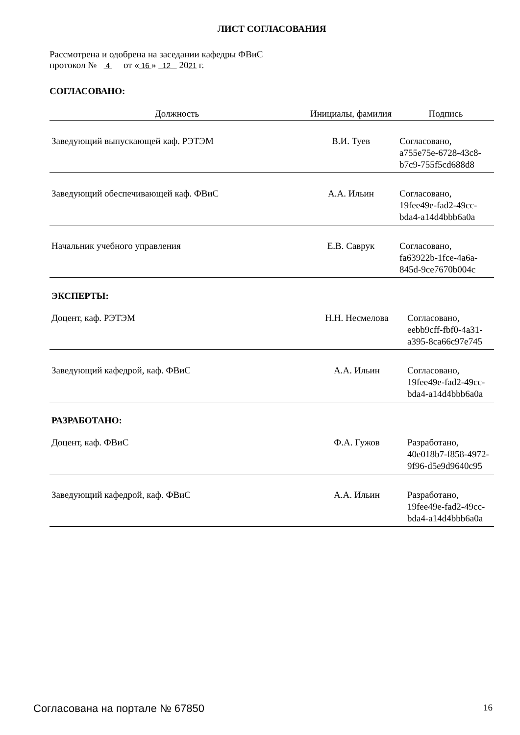ЛИСТ СОГЛАСОВАНИЯ
Рассмотрена и одобрена на заседании кафедры ФВиС
протокол № 4 от « 16 » 12 2021 г.
СОГЛАСОВАНО:
| Должность | Инициалы, фамилия | Подпись |
| --- | --- | --- |
| Заведующий выпускающей каф. РЭТЭМ | В.И. Туев | Согласовано, a755e75e-6728-43c8- b7c9-755f5cd688d8 |
| Заведующий обеспечивающей каф. ФВиС | А.А. Ильин | Согласовано, 19fee49e-fad2-49cc- bda4-a14d4bbb6a0a |
| Начальник учебного управления | Е.В. Саврук | Согласовано, fa63922b-1fce-4a6a- 845d-9ce7670b004c |
ЭКСПЕРТЫ:
| Доцент, каф. РЭТЭМ | Н.Н. Несмелова | Согласовано, eebb9cff-fbf0-4a31- a395-8ca66c97e745 |
| Заведующий кафедрой, каф. ФВиС | А.А. Ильин | Согласовано, 19fee49e-fad2-49cc- bda4-a14d4bbb6a0a |
РАЗРАБОТАНО:
| Доцент, каф. ФВиС | Ф.А. Гужов | Разработано, 40e018b7-f858-4972- 9f96-d5e9d9640c95 |
| Заведующий кафедрой, каф. ФВиС | А.А. Ильин | Разработано, 19fee49e-fad2-49cc- bda4-a14d4bbb6a0a |
Согласована на портале № 67850 16